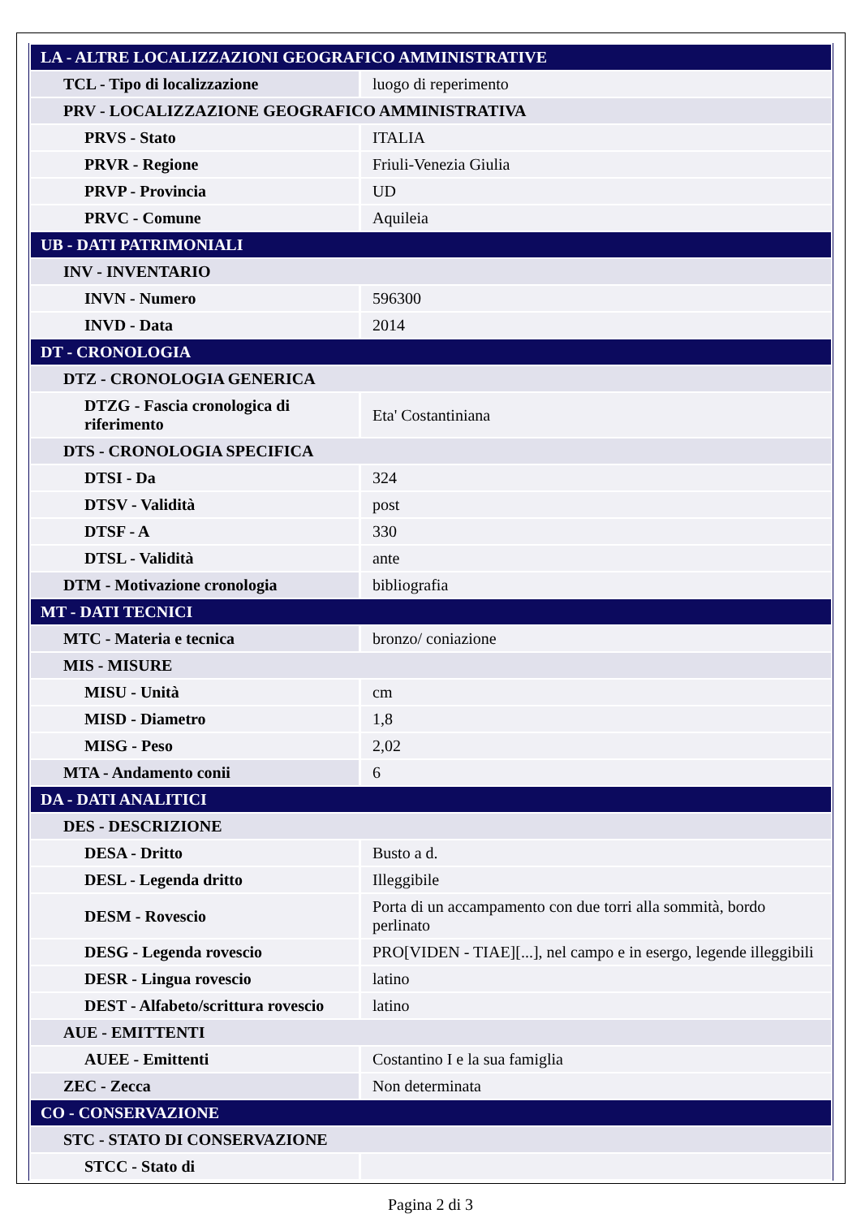| LA - ALTRE LOCALIZZAZIONI GEOGRAFICO AMMINISTRATIVE | |
| TCL - Tipo di localizzazione | luogo di reperimento |
| PRV - LOCALIZZAZIONE GEOGRAFICO AMMINISTRATIVA | |
| PRVS - Stato | ITALIA |
| PRVR - Regione | Friuli-Venezia Giulia |
| PRVP - Provincia | UD |
| PRVC - Comune | Aquileia |
| UB - DATI PATRIMONIALI | |
| INV - INVENTARIO | |
| INVN - Numero | 596300 |
| INVD - Data | 2014 |
| DT - CRONOLOGIA | |
| DTZ - CRONOLOGIA GENERICA | |
| DTZG - Fascia cronologica di riferimento | Eta' Costantiniana |
| DTS - CRONOLOGIA SPECIFICA | |
| DTSI - Da | 324 |
| DTSV - Validità | post |
| DTSF - A | 330 |
| DTSL - Validità | ante |
| DTM - Motivazione cronologia | bibliografia |
| MT - DATI TECNICI | |
| MTC - Materia e tecnica | bronzo/ coniazione |
| MIS - MISURE | |
| MISU - Unità | cm |
| MISD - Diametro | 1,8 |
| MISG - Peso | 2,02 |
| MTA - Andamento conii | 6 |
| DA - DATI ANALITICI | |
| DES - DESCRIZIONE | |
| DESA - Dritto | Busto a d. |
| DESL - Legenda dritto | Illeggibile |
| DESM - Rovescio | Porta di un accampamento con due torri alla sommità, bordo perlinato |
| DESG - Legenda rovescio | PRO[VIDEN - TIAE][...], nel campo e in esergo, legende illeggibili |
| DESR - Lingua rovescio | latino |
| DEST - Alfabeto/scrittura rovescio | latino |
| AUE - EMITTENTI | |
| AUEE - Emittenti | Costantino I e la sua famiglia |
| ZEC - Zecca | Non determinata |
| CO - CONSERVAZIONE | |
| STC - STATO DI CONSERVAZIONE | |
| STCC - Stato di | |
Pagina 2 di 3